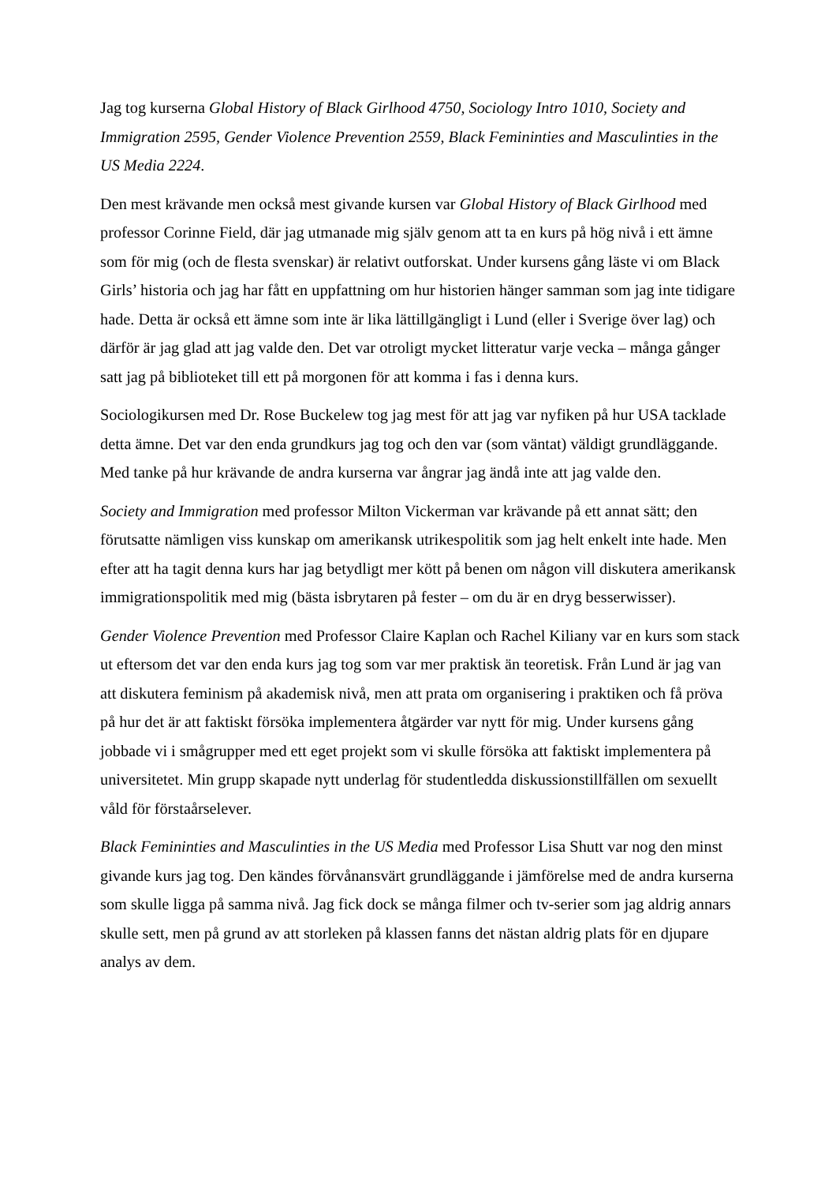Jag tog kurserna Global History of Black Girlhood 4750, Sociology Intro 1010, Society and Immigration 2595, Gender Violence Prevention 2559, Black Femininties and Masculinties in the US Media 2224.
Den mest krävande men också mest givande kursen var Global History of Black Girlhood med professor Corinne Field, där jag utmanade mig själv genom att ta en kurs på hög nivå i ett ämne som för mig (och de flesta svenskar) är relativt outforskat. Under kursens gång läste vi om Black Girls’ historia och jag har fått en uppfattning om hur historien hänger samman som jag inte tidigare hade. Detta är också ett ämne som inte är lika lättillgängligt i Lund (eller i Sverige över lag) och därför är jag glad att jag valde den. Det var otroligt mycket litteratur varje vecka – många gånger satt jag på biblioteket till ett på morgonen för att komma i fas i denna kurs.
Sociologikursen med Dr. Rose Buckelew tog jag mest för att jag var nyfiken på hur USA tacklade detta ämne. Det var den enda grundkurs jag tog och den var (som väntat) väldigt grundläggande. Med tanke på hur krävande de andra kurserna var ångrar jag ändå inte att jag valde den.
Society and Immigration med professor Milton Vickerman var krävande på ett annat sätt; den förutsatte nämligen viss kunskap om amerikansk utrikespolitik som jag helt enkelt inte hade. Men efter att ha tagit denna kurs har jag betydligt mer kött på benen om någon vill diskutera amerikansk immigrationspolitik med mig (bästa isbrytaren på fester – om du är en dryg besserwisser).
Gender Violence Prevention med Professor Claire Kaplan och Rachel Kiliany var en kurs som stack ut eftersom det var den enda kurs jag tog som var mer praktisk än teoretisk. Från Lund är jag van att diskutera feminism på akademisk nivå, men att prata om organisering i praktiken och få pröva på hur det är att faktiskt försöka implementera åtgärder var nytt för mig. Under kursens gång jobbade vi i smågrupper med ett eget projekt som vi skulle försöka att faktiskt implementera på universitetet. Min grupp skapade nytt underlag för studentledda diskussionstillfällen om sexuellt våld för förstaårselever.
Black Femininties and Masculinties in the US Media med Professor Lisa Shutt var nog den minst givande kurs jag tog. Den kändes förvånansvärt grundläggande i jämförelse med de andra kurserna som skulle ligga på samma nivå. Jag fick dock se många filmer och tv-serier som jag aldrig annars skulle sett, men på grund av att storleken på klassen fanns det nästan aldrig plats för en djupare analys av dem.